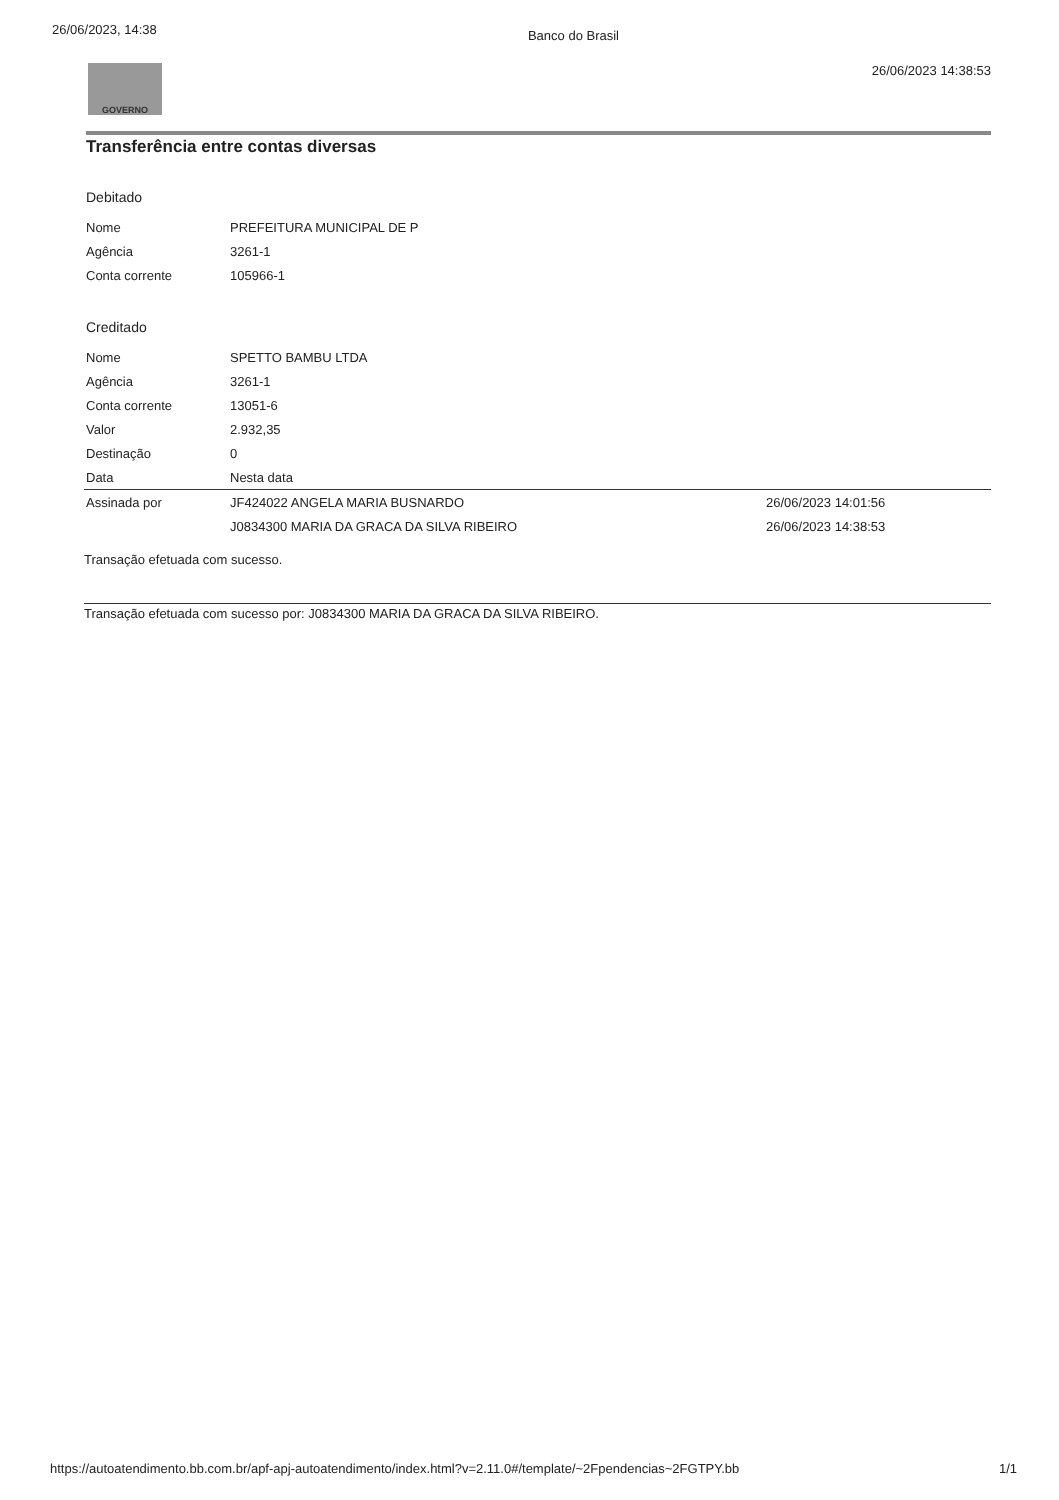26/06/2023, 14:38 Banco do Brasil
GOVERNO
26/06/2023 14:38:53
Transferência entre contas diversas
Debitado
| Nome | PREFEITURA MUNICIPAL DE P |
| Agência | 3261-1 |
| Conta corrente | 105966-1 |
Creditado
| Nome | SPETTO BAMBU LTDA | |
| Agência | 3261-1 | |
| Conta corrente | 13051-6 | |
| Valor | 2.932,35 | |
| Destinação | 0 | |
| Data | Nesta data | |
| Assinada por | JF424022 ANGELA MARIA BUSNARDO | 26/06/2023 14:01:56 |
| | J0834300 MARIA DA GRACA DA SILVA RIBEIRO | 26/06/2023 14:38:53 |
Transação efetuada com sucesso.
Transação efetuada com sucesso por: J0834300 MARIA DA GRACA DA SILVA RIBEIRO.
https://autoatendimento.bb.com.br/apf-apj-autoatendimento/index.html?v=2.11.0#/template/~2Fpendencias~2FGTPY.bb 1/1